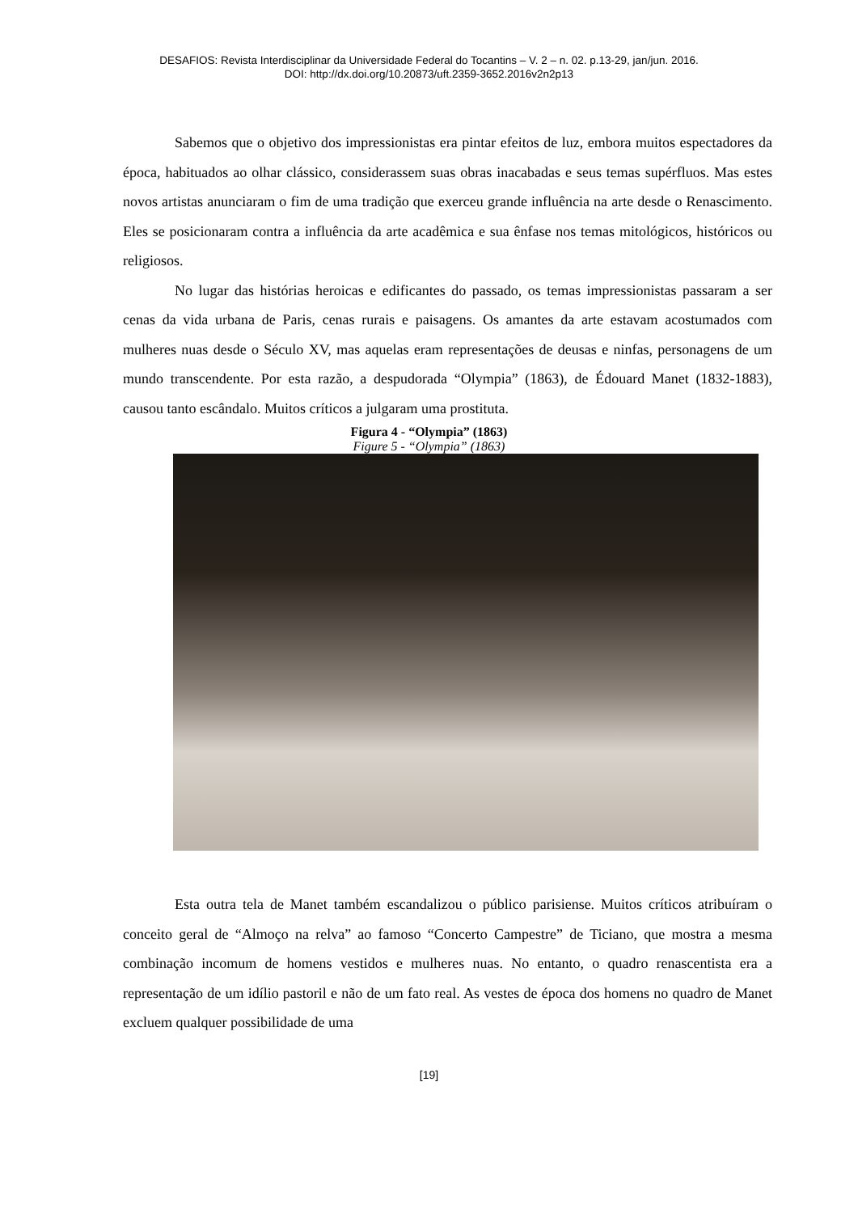DESAFIOS: Revista Interdisciplinar da Universidade Federal do Tocantins – V. 2 – n. 02. p.13-29, jan/jun. 2016.
DOI: http://dx.doi.org/10.20873/uft.2359-3652.2016v2n2p13
Sabemos que o objetivo dos impressionistas era pintar efeitos de luz, embora muitos espectadores da época, habituados ao olhar clássico, considerassem suas obras inacabadas e seus temas supérfluos. Mas estes novos artistas anunciaram o fim de uma tradição que exerceu grande influência na arte desde o Renascimento. Eles se posicionaram contra a influência da arte acadêmica e sua ênfase nos temas mitológicos, históricos ou religiosos.
No lugar das histórias heroicas e edificantes do passado, os temas impressionistas passaram a ser cenas da vida urbana de Paris, cenas rurais e paisagens. Os amantes da arte estavam acostumados com mulheres nuas desde o Século XV, mas aquelas eram representações de deusas e ninfas, personagens de um mundo transcendente. Por esta razão, a despudorada “Olympia” (1863), de Édouard Manet (1832-1883), causou tanto escândalo. Muitos críticos a julgaram uma prostituta.
Figura 4 - “Olympia” (1863)
Figure 5 - “Olympia” (1863)
Esta outra tela de Manet também escandalizou o público parisiense. Muitos críticos atribuíram o conceito geral de “Almoço na relva” ao famoso “Concerto Campestre” de Ticiano, que mostra a mesma combinação incomum de homens vestidos e mulheres nuas. No entanto, o quadro renascentista era a representação de um idílio pastoril e não de um fato real. As vestes de época dos homens no quadro de Manet excluem qualquer possibilidade de uma
[19]